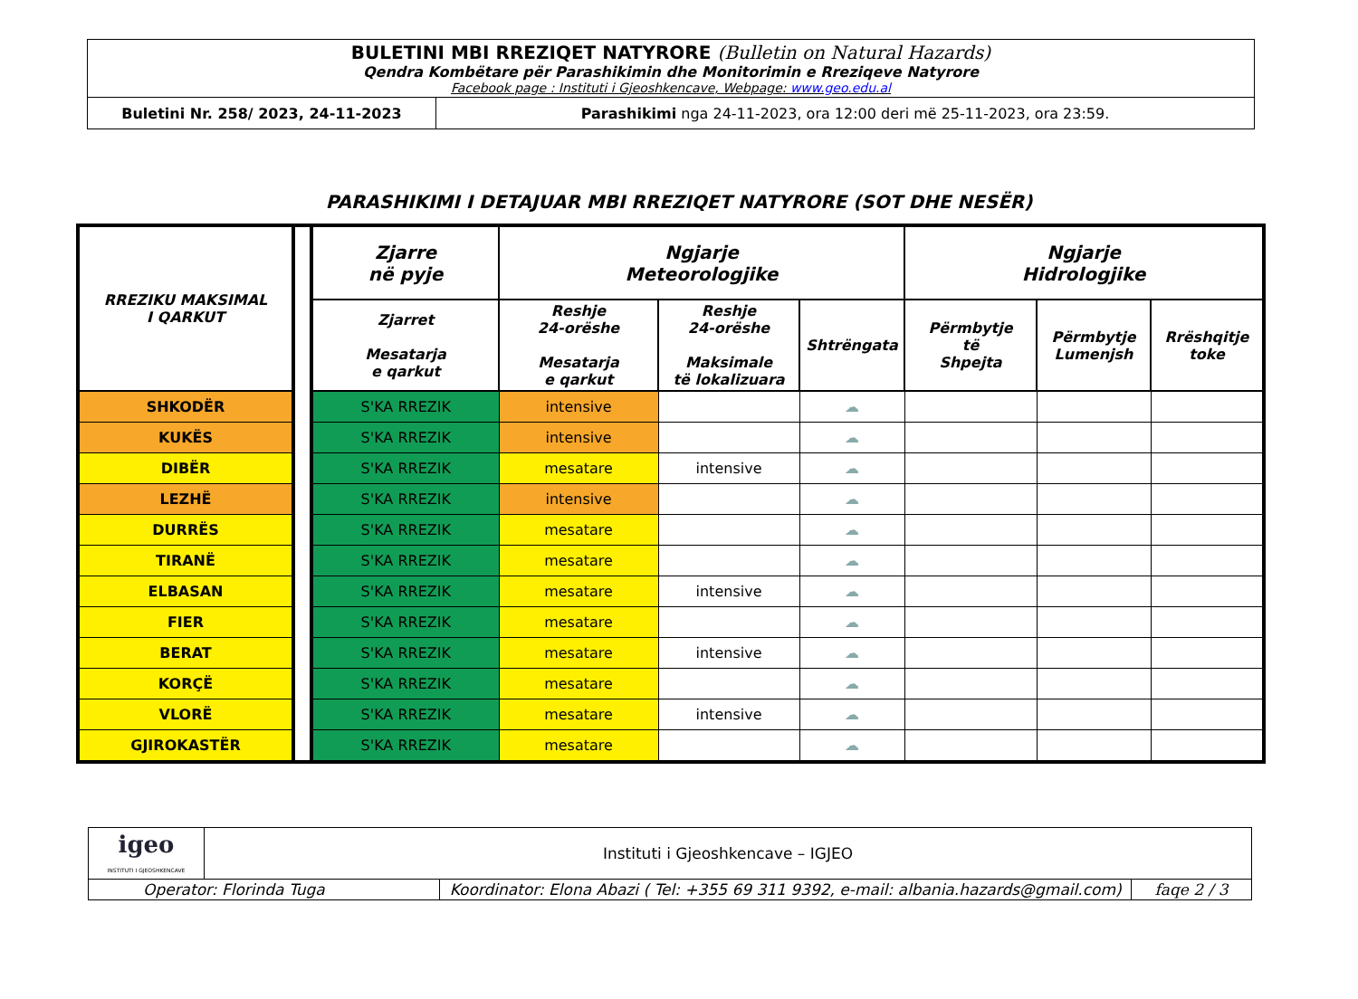| BULETINI MBI RREZIQET NATYRORE (Bulletin on Natural Hazards) Qendra Kombëtare për Parashikimin dhe Monitorimin e Rreziqeve Natyrore Facebook page : Instituti i Gjeoshkencave, Webpage: www.geo.edu.al | |
| Buletini Nr. 258/ 2023, 24-11-2023 | Parashikimi nga 24-11-2023, ora 12:00 deri më 25-11-2023, ora 23:59. |
PARASHIKIMI I DETAJUAR MBI RREZIQET NATYRORE (SOT DHE NESËR)
| RREZIKU MAKSIMAL I QARKUT | | Zjarre në pyje | Ngjarje Meteorologjike | | | Ngjarje Hidrologjike | | |
| | | Zjarret Mesatarja e qarkut | Reshje 24-orëshe Mesatarja e qarkut | Reshje 24-orëshe Maksimale të lokalizuara | Shtrëngata | Përmbytje të Shpejta | Përmbytje Lumenjsh | Rrëshqitje toke |
| SHKODËR | | S'KA RREZIK | intensive | | ☁ | | | |
| KUKËS | | S'KA RREZIK | intensive | | ☁ | | | |
| DIBËR | | S'KA RREZIK | mesatare | intensive | ☁ | | | |
| LEZHË | | S'KA RREZIK | intensive | | ☁ | | | |
| DURRËS | | S'KA RREZIK | mesatare | | ☁ | | | |
| TIRANË | | S'KA RREZIK | mesatare | | ☁ | | | |
| ELBASAN | | S'KA RREZIK | mesatare | intensive | ☁ | | | |
| FIER | | S'KA RREZIK | mesatare | | ☁ | | | |
| BERAT | | S'KA RREZIK | mesatare | intensive | ☁ | | | |
| KORÇË | | S'KA RREZIK | mesatare | | ☁ | | | |
| VLORË | | S'KA RREZIK | mesatare | intensive | ☁ | | | |
| GJIROKASTËR | | S'KA RREZIK | mesatare | | ☁ | | | |
| igeo INSTITUTI I GJEOSHKENCAVE | Instituti i Gjeoshkencave – IGJEO | | |
| Operator: Florinda Tuga | | Koordinator: Elona Abazi ( Tel: +355 69 311 9392, e-mail: albania.hazards@gmail.com) | faqe 2 / 3 |